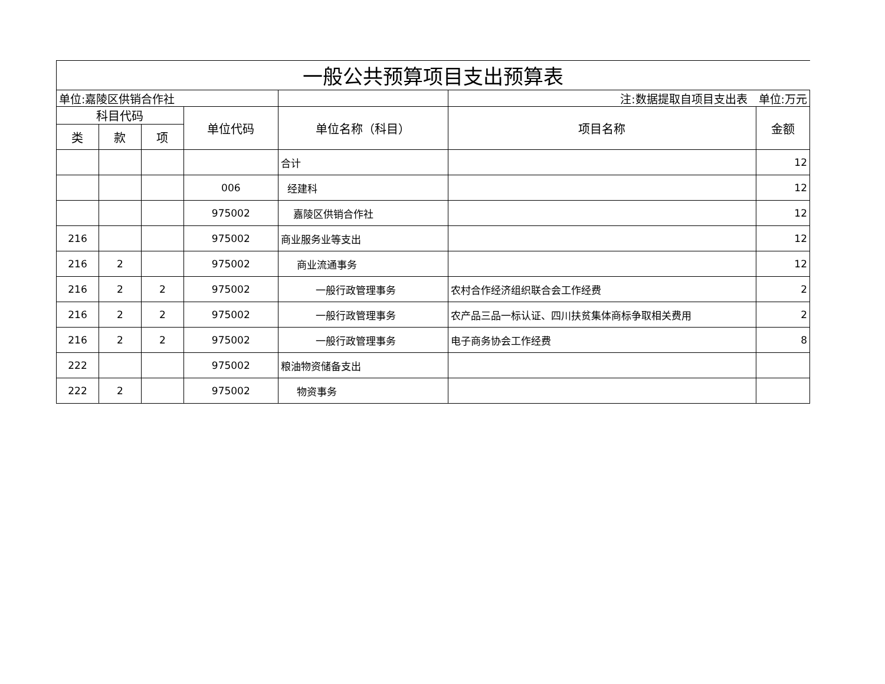| 一般公共预算项目支出预算表 | | | | | | |
| 单位:嘉陵区供销合作社 | | | | | 注:数据提取自项目支出表 单位:万元 | |
| 科目代码 | | | 单位代码 | 单位名称（科目） | 项目名称 | 金额 |
| 类 | 款 | 项 | | | | |
| | | | | 合计 | | 12 |
| | | | 006 | 经建科 | | 12 |
| | | | 975002 | 嘉陵区供销合作社 | | 12 |
| 216 | | | 975002 | 商业服务业等支出 | | 12 |
| 216 | 2 | | 975002 | 商业流通事务 | | 12 |
| 216 | 2 | 2 | 975002 | 一般行政管理事务 | 农村合作经济组织联合会工作经费 | 2 |
| 216 | 2 | 2 | 975002 | 一般行政管理事务 | 农产品三品一标认证、四川扶贫集体商标争取相关费用 | 2 |
| 216 | 2 | 2 | 975002 | 一般行政管理事务 | 电子商务协会工作经费 | 8 |
| 222 | | | 975002 | 粮油物资储备支出 | | |
| 222 | 2 | | 975002 | 物资事务 | | |